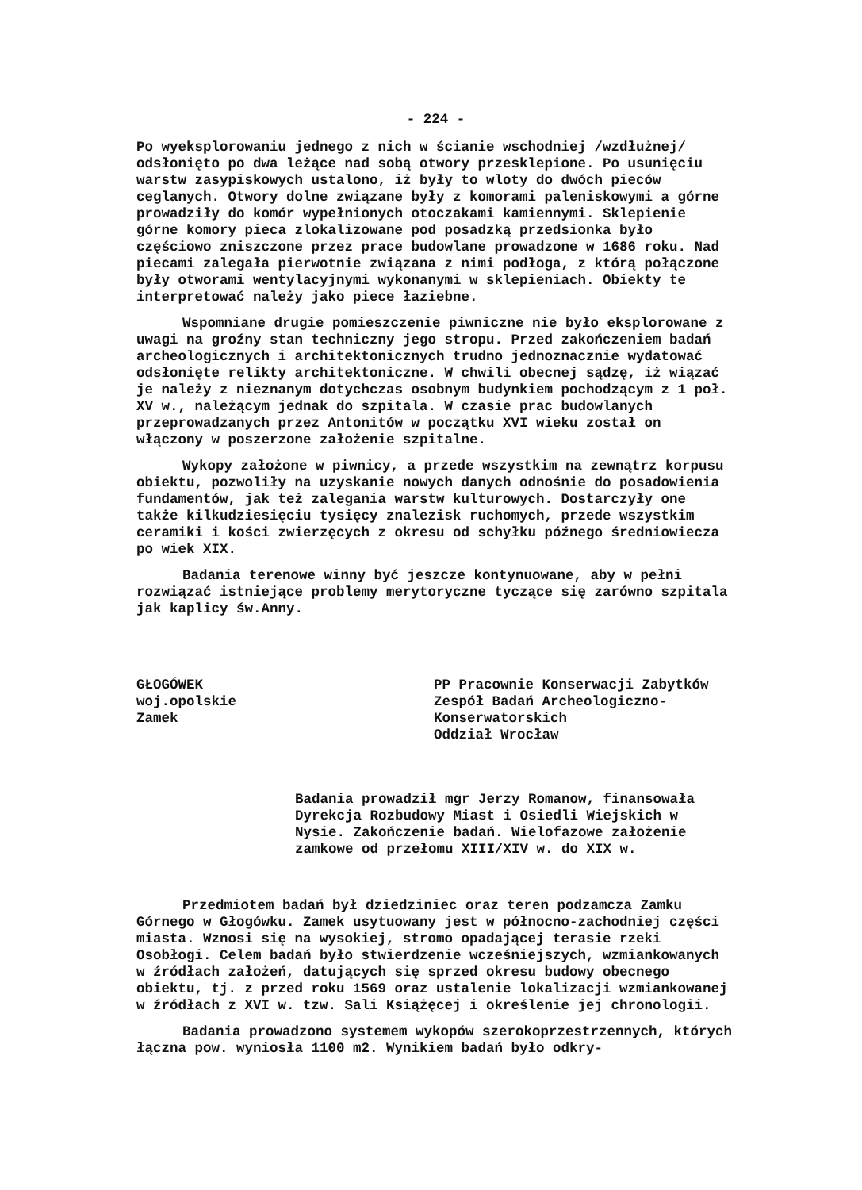- 224 -
Po wyeksplorowaniu jednego z nich w ścianie wschodniej /wzdłużnej/ odsłonięto po dwa leżące nad sobą otwory przesklepione. Po usunięciu warstw zasypiskowych ustalono, iż były to wloty do dwóch pieców ceglanych. Otwory dolne związane były z komorami paleniskowymi a górne prowadziły do komór wypełnionych otoczakami kamiennymi. Sklepienie górne komory pieca zlokalizowane pod posadzką przedsionka było częściowo zniszczone przez prace budowlane prowadzone w 1686 roku. Nad piecami zalegała pierwotnie związana z nimi podłoga, z którą połączone były otworami wentylacyjnymi wykonanymi w sklepieniach. Obiekty te interpretować należy jako piece łaziebne.
Wspomniane drugie pomieszczenie piwniczne nie było eksplorowane z uwagi na groźny stan techniczny jego stropu. Przed zakończeniem badań archeologicznych i architektonicznych trudno jednoznacznie wydatować odsłonięte relikty architektoniczne. W chwili obecnej sądzę, iż wiązać je należy z nieznanym dotychczas osobnym budynkiem pochodzącym z 1 poł. XV w., należącym jednak do szpitala. W czasie prac budowlanych przeprowadzanych przez Antonitów w początku XVI wieku został on włączony w poszerzone założenie szpitalne.
Wykopy założone w piwnicy, a przede wszystkim na zewnątrz korpusu obiektu, pozwoliły na uzyskanie nowych danych odnośnie do posadowienia fundamentów, jak też zalegania warstw kulturowych. Dostarczyły one także kilkudziesięciu tysięcy znalezisk ruchomych, przede wszystkim ceramiki i kości zwierzęcych z okresu od schyłku późnego średniowiecza po wiek XIX.
Badania terenowe winny być jeszcze kontynuowane, aby w pełni rozwiązać istniejące problemy merytoryczne tyczące się zarówno szpitala jak kaplicy św.Anny.
GŁOGÓWEK
woj.opolskie
Zamek
PP Pracownie Konserwacji Zabytków Zespół Badań Archeologiczno-Konserwatorskich
Oddział Wrocław
Badania prowadził mgr Jerzy Romanow, finansowała Dyrekcja Rozbudowy Miast i Osiedli Wiejskich w Nysie. Zakończenie badań. Wielofazowe założenie zamkowe od przełomu XIII/XIV w. do XIX w.
Przedmiotem badań był dziedziniec oraz teren podzamcza Zamku Górnego w Głogówku. Zamek usytuowany jest w północno-zachodniej części miasta. Wznosi się na wysokiej, stromo opadającej terasie rzeki Osobłogi. Celem badań było stwierdzenie wcześniejszych, wzmiankowanych w źródłach założeń, datujących się sprzed okresu budowy obecnego obiektu, tj. z przed roku 1569 oraz ustalenie lokalizacji wzmiankowanej w źródłach z XVI w. tzw. Sali Książęcej i określenie jej chronologii.
Badania prowadzono systemem wykopów szerokoprzestrzennych, których łączna pow. wyniosła 1100 m2. Wynikiem badań było odkry-